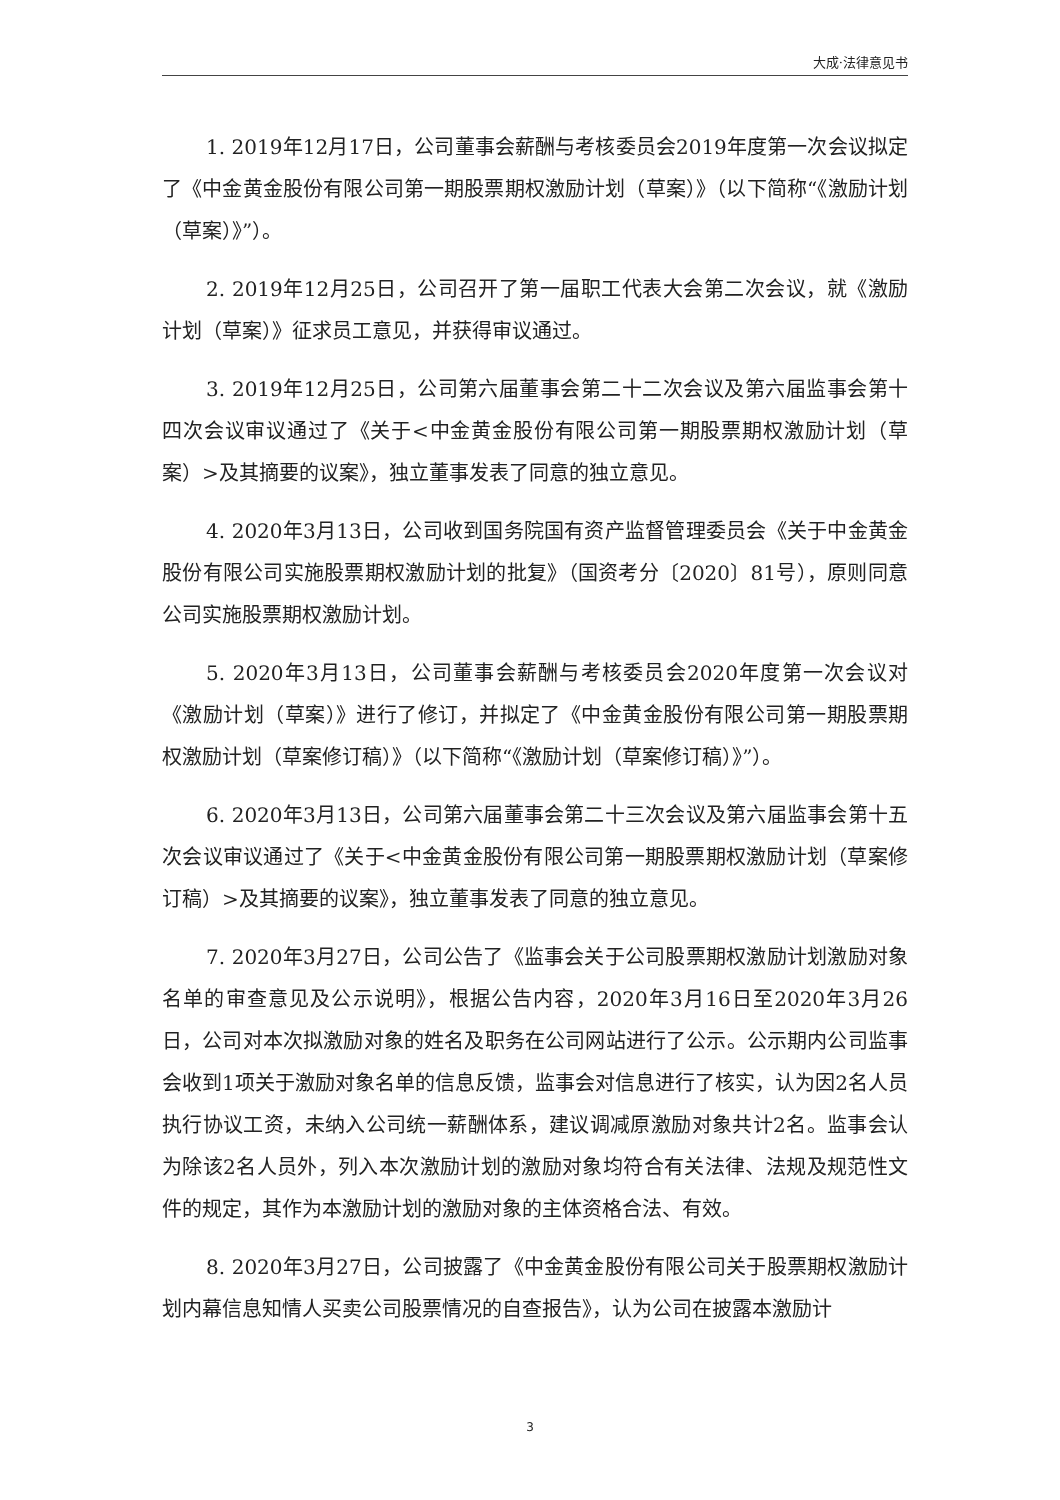大成·法律意见书
1. 2019年12月17日，公司董事会薪酬与考核委员会2019年度第一次会议拟定了《中金黄金股份有限公司第一期股票期权激励计划（草案）》（以下简称“《激励计划（草案）》”）。
2. 2019年12月25日，公司召开了第一届职工代表大会第二次会议，就《激励计划（草案）》征求员工意见，并获得审议通过。
3. 2019年12月25日，公司第六届董事会第二十二次会议及第六届监事会第十四次会议审议通过了《关于<中金黄金股份有限公司第一期股票期权激励计划（草案）>及其摘要的议案》，独立董事发表了同意的独立意见。
4. 2020年3月13日，公司收到国务院国有资产监督管理委员会《关于中金黄金股份有限公司实施股票期权激励计划的批复》（国资考分〔2020〕81号），原则同意公司实施股票期权激励计划。
5. 2020年3月13日，公司董事会薪酬与考核委员会2020年度第一次会议对《激励计划（草案）》进行了修订，并拟定了《中金黄金股份有限公司第一期股票期权激励计划（草案修订稿）》（以下简称“《激励计划（草案修订稿）》”）。
6. 2020年3月13日，公司第六届董事会第二十三次会议及第六届监事会第十五次会议审议通过了《关于<中金黄金股份有限公司第一期股票期权激励计划（草案修订稿）>及其摘要的议案》，独立董事发表了同意的独立意见。
7. 2020年3月27日，公司公告了《监事会关于公司股票期权激励计划激励对象名单的审查意见及公示说明》，根据公告内容，2020年3月16日至2020年3月26日，公司对本次拟激励对象的姓名及职务在公司网站进行了公示。公示期内公司监事会收到1项关于激励对象名单的信息反馈，监事会对信息进行了核实，认为因2名人员执行协议工资，未纳入公司统一薪酬体系，建议调减原激励对象共计2名。监事会认为除该2名人员外，列入本次激励计划的激励对象均符合有关法律、法规及规范性文件的规定，其作为本激励计划的激励对象的主体资格合法、有效。
8. 2020年3月27日，公司披露了《中金黄金股份有限公司关于股票期权激励计划内幕信息知情人买卖公司股票情况的自查报告》，认为公司在披露本激励计
3